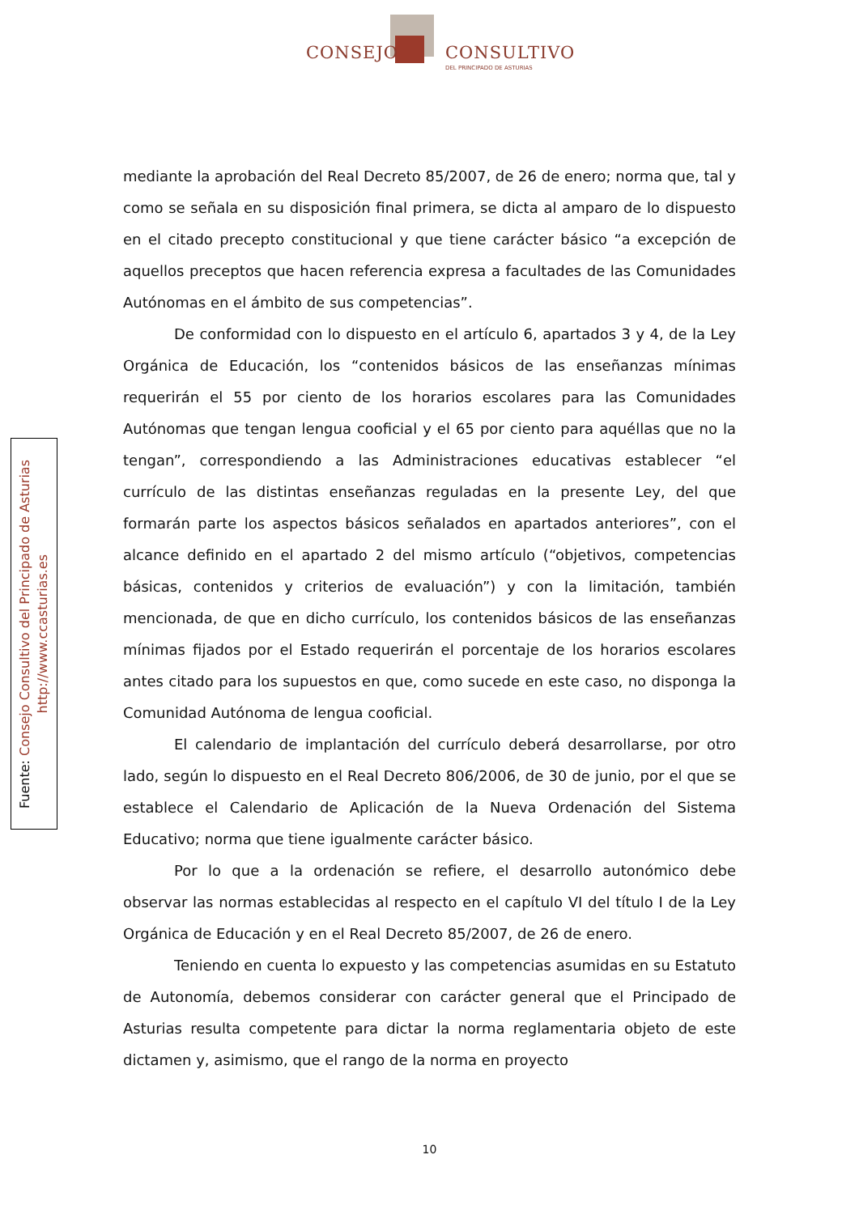CONSEJO CONSULTIVO
DEL PRINCIPADO DE ASTURIAS
Fuente: Consejo Consultivo del Principado de Asturias
http://www.ccasturias.es
mediante la aprobación del Real Decreto 85/2007, de 26 de enero; norma que, tal y como se señala en su disposición final primera, se dicta al amparo de lo dispuesto en el citado precepto constitucional y que tiene carácter básico “a excepción de aquellos preceptos que hacen referencia expresa a facultades de las Comunidades Autónomas en el ámbito de sus competencias”.
De conformidad con lo dispuesto en el artículo 6, apartados 3 y 4, de la Ley Orgánica de Educación, los “contenidos básicos de las enseñanzas mínimas requerirán el 55 por ciento de los horarios escolares para las Comunidades Autónomas que tengan lengua cooficial y el 65 por ciento para aquéllas que no la tengan”, correspondiendo a las Administraciones educativas establecer “el currículo de las distintas enseñanzas reguladas en la presente Ley, del que formarán parte los aspectos básicos señalados en apartados anteriores”, con el alcance definido en el apartado 2 del mismo artículo (“objetivos, competencias básicas, contenidos y criterios de evaluación”) y con la limitación, también mencionada, de que en dicho currículo, los contenidos básicos de las enseñanzas mínimas fijados por el Estado requerirán el porcentaje de los horarios escolares antes citado para los supuestos en que, como sucede en este caso, no disponga la Comunidad Autónoma de lengua cooficial.
El calendario de implantación del currículo deberá desarrollarse, por otro lado, según lo dispuesto en el Real Decreto 806/2006, de 30 de junio, por el que se establece el Calendario de Aplicación de la Nueva Ordenación del Sistema Educativo; norma que tiene igualmente carácter básico.
Por lo que a la ordenación se refiere, el desarrollo autonómico debe observar las normas establecidas al respecto en el capítulo VI del título I de la Ley Orgánica de Educación y en el Real Decreto 85/2007, de 26 de enero.
Teniendo en cuenta lo expuesto y las competencias asumidas en su Estatuto de Autonomía, debemos considerar con carácter general que el Principado de Asturias resulta competente para dictar la norma reglamentaria objeto de este dictamen y, asimismo, que el rango de la norma en proyecto
10